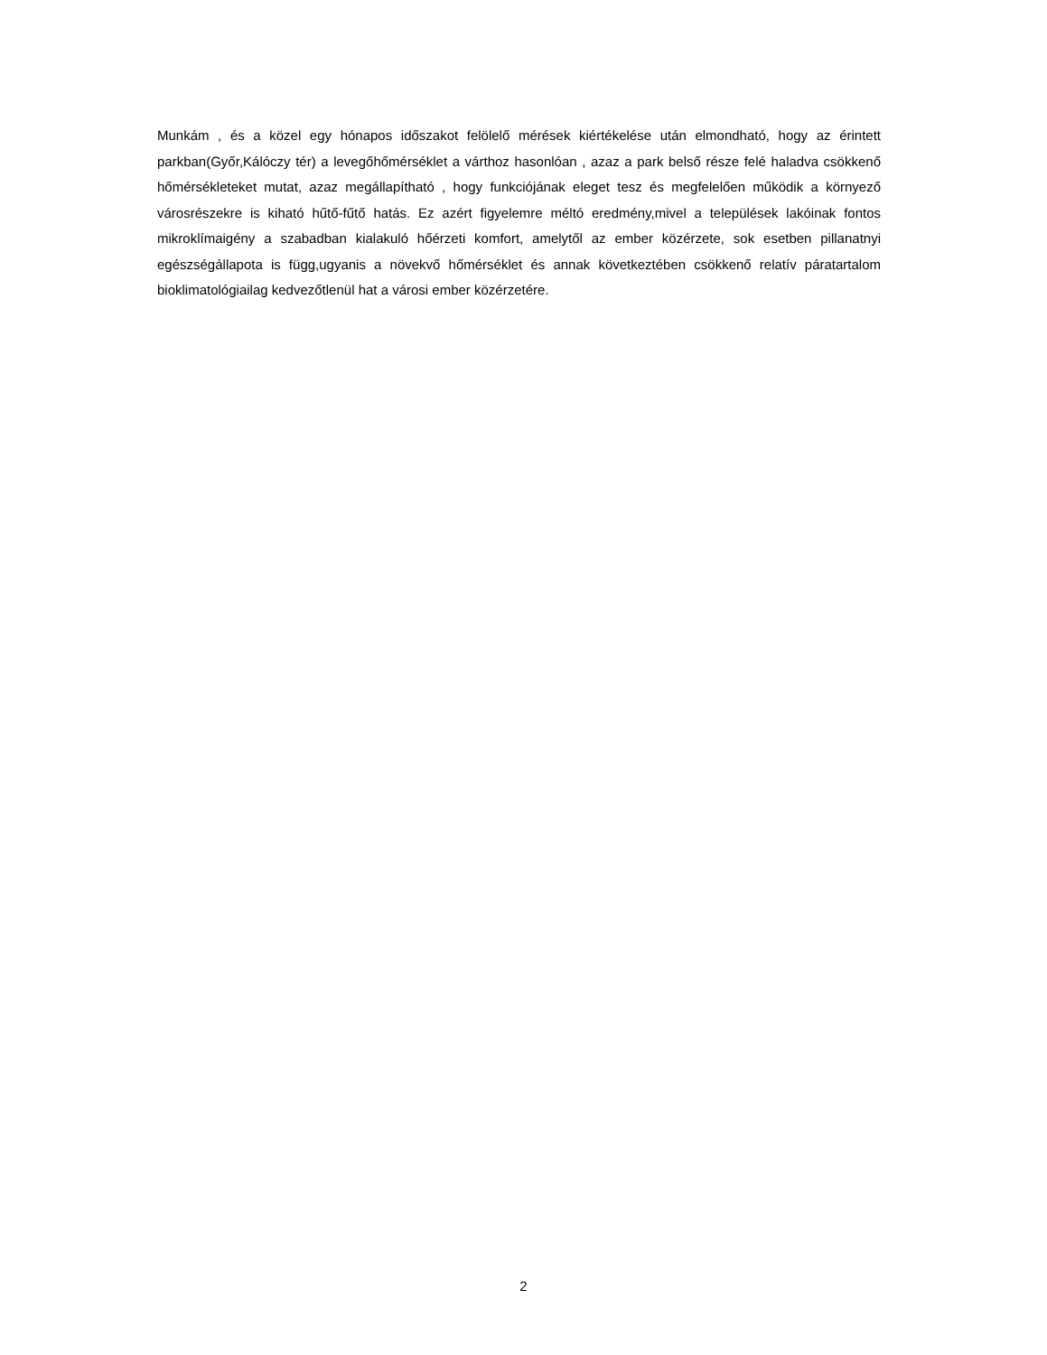Munkám , és a közel egy hónapos időszakot felölelő mérések kiértékelése után elmondható, hogy az érintett parkban(Győr,Kálóczy tér) a levegőhőmérséklet a várthoz hasonlóan , azaz a park belső része felé haladva csökkenő hőmérsékleteket mutat, azaz megállapítható , hogy funkciójának eleget tesz és megfelelően működik a környező városrészekre is kiható hűtő-fűtő hatás. Ez azért figyelemre méltó eredmény,mivel a települések lakóinak fontos mikroklímaigény a szabadban kialakuló hőérzeti komfort, amelytől az ember közérzete, sok esetben pillanatnyi egészségállapota is függ,ugyanis a növekvő hőmérséklet és annak következtében csökkenő relatív páratartalom bioklimatológiailag kedvezőtlenül hat a városi ember közérzetére.
2